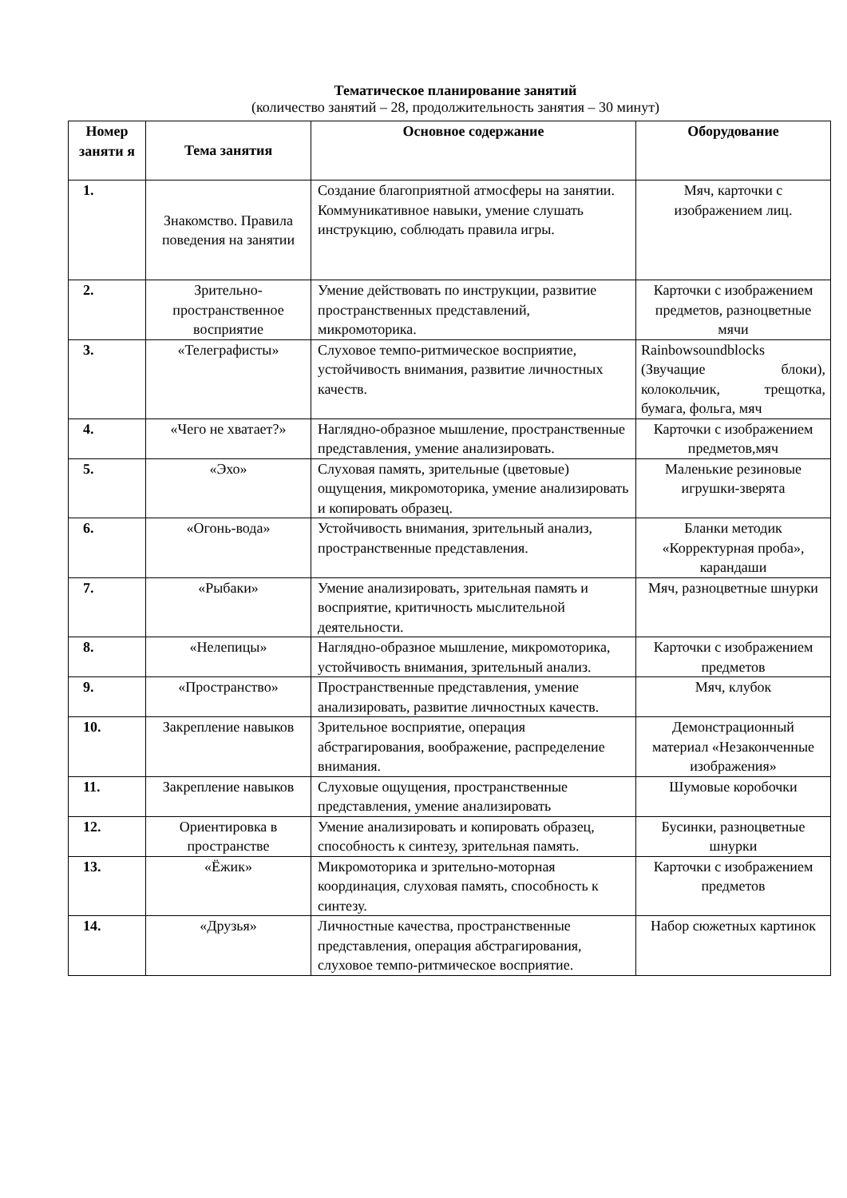Тематическое планирование занятий
(количество занятий – 28, продолжительность занятия – 30 минут)
| Номер заняти я | Тема занятия | Основное содержание | Оборудование |
| --- | --- | --- | --- |
| 1. | Знакомство. Правила поведения на занятии | Создание благоприятной атмосферы на занятии. Коммуникативное навыки, умение слушать инструкцию, соблюдать правила игры. | Мяч, карточки с изображением лиц. |
| 2. | Зрительно-пространственное восприятие | Умение действовать по инструкции, развитие пространственных представлений, микромоторика. | Карточки с изображением предметов, разноцветные мячи |
| 3. | «Телеграфисты» | Слуховое темпо-ритмическое восприятие, устойчивость внимания, развитие личностных качеств. | Rainbowsoundblocks (Звучащие блоки), колокольчик, трещотка, бумага, фольга, мяч |
| 4. | «Чего не хватает?» | Наглядно-образное мышление, пространственные представления, умение анализировать. | Карточки с изображением предметов,мяч |
| 5. | «Эхо» | Слуховая память, зрительные (цветовые) ощущения, микромоторика, умение анализировать и копировать образец. | Маленькие резиновые игрушки-зверята |
| 6. | «Огонь-вода» | Устойчивость внимания, зрительный анализ, пространственные представления. | Бланки методик «Корректурная проба», карандаши |
| 7. | «Рыбаки» | Умение анализировать, зрительная память и восприятие, критичность мыслительной деятельности. | Мяч, разноцветные шнурки |
| 8. | «Нелепицы» | Наглядно-образное мышление, микромоторика, устойчивость внимания, зрительный анализ. | Карточки с изображением предметов |
| 9. | «Пространство» | Пространственные представления, умение анализировать, развитие личностных качеств. | Мяч, клубок |
| 10. | Закрепление навыков | Зрительное восприятие, операция абстрагирования, воображение, распределение внимания. | Демонстрационный материал «Незаконченные изображения» |
| 11. | Закрепление навыков | Слуховые ощущения, пространственные представления, умение анализировать | Шумовые коробочки |
| 12. | Ориентировка в пространстве | Умение анализировать и копировать образец, способность к синтезу, зрительная память. | Бусинки, разноцветные шнурки |
| 13. | «Ёжик» | Микромоторика и зрительно-моторная координация, слуховая память, способность к синтезу. | Карточки с изображением предметов |
| 14. | «Друзья» | Личностные качества, пространственные представления, операция абстрагирования, слуховое темпо-ритмическое восприятие. | Набор сюжетных картинок |